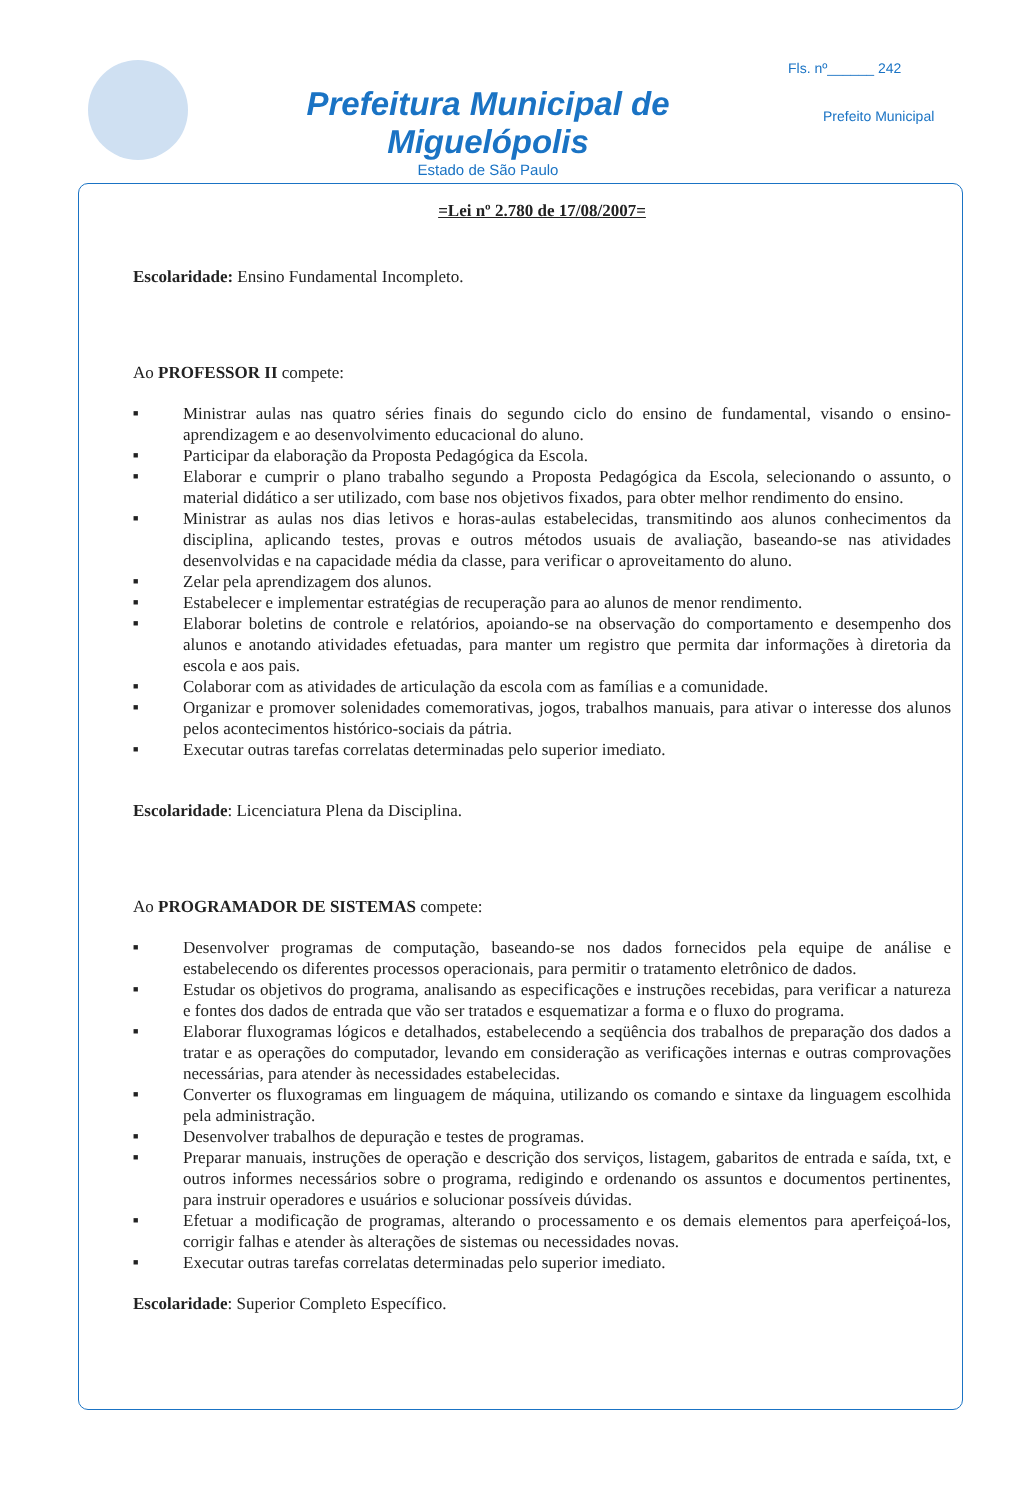Prefeitura Municipal de Miguelópolis
Estado de São Paulo
Fls. nº______ 242
Prefeito Municipal
=Lei nº 2.780 de 17/08/2007=
Escolaridade: Ensino Fundamental Incompleto.
Ao PROFESSOR II compete:
■ Ministrar aulas nas quatro séries finais do segundo ciclo do ensino de fundamental, visando o ensino-aprendizagem e ao desenvolvimento educacional do aluno.
■ Participar da elaboração da Proposta Pedagógica da Escola.
■ Elaborar e cumprir o plano trabalho segundo a Proposta Pedagógica da Escola, selecionando o assunto, o material didático a ser utilizado, com base nos objetivos fixados, para obter melhor rendimento do ensino.
■ Ministrar as aulas nos dias letivos e horas-aulas estabelecidas, transmitindo aos alunos conhecimentos da disciplina, aplicando testes, provas e outros métodos usuais de avaliação, baseando-se nas atividades desenvolvidas e na capacidade média da classe, para verificar o aproveitamento do aluno.
■ Zelar pela aprendizagem dos alunos.
■ Estabelecer e implementar estratégias de recuperação para ao alunos de menor rendimento.
■ Elaborar boletins de controle e relatórios, apoiando-se na observação do comportamento e desempenho dos alunos e anotando atividades efetuadas, para manter um registro que permita dar informações à diretoria da escola e aos pais.
■ Colaborar com as atividades de articulação da escola com as famílias e a comunidade.
■ Organizar e promover solenidades comemorativas, jogos, trabalhos manuais, para ativar o interesse dos alunos pelos acontecimentos histórico-sociais da pátria.
■ Executar outras tarefas correlatas determinadas pelo superior imediato.
Escolaridade: Licenciatura Plena da Disciplina.
Ao PROGRAMADOR DE SISTEMAS compete:
■ Desenvolver programas de computação, baseando-se nos dados fornecidos pela equipe de análise e estabelecendo os diferentes processos operacionais, para permitir o tratamento eletrônico de dados.
■ Estudar os objetivos do programa, analisando as especificações e instruções recebidas, para verificar a natureza e fontes dos dados de entrada que vão ser tratados e esquematizar a forma e o fluxo do programa.
■ Elaborar fluxogramas lógicos e detalhados, estabelecendo a seqüência dos trabalhos de preparação dos dados a tratar e as operações do computador, levando em consideração as verificações internas e outras comprovações necessárias, para atender às necessidades estabelecidas.
■ Converter os fluxogramas em linguagem de máquina, utilizando os comando e sintaxe da linguagem escolhida pela administração.
■ Desenvolver trabalhos de depuração e testes de programas.
■ Preparar manuais, instruções de operação e descrição dos serviços, listagem, gabaritos de entrada e saída, txt, e outros informes necessários sobre o programa, redigindo e ordenando os assuntos e documentos pertinentes, para instruir operadores e usuários e solucionar possíveis dúvidas.
■ Efetuar a modificação de programas, alterando o processamento e os demais elementos para aperfeiçoá-los, corrigir falhas e atender às alterações de sistemas ou necessidades novas.
■ Executar outras tarefas correlatas determinadas pelo superior imediato.
Escolaridade: Superior Completo Específico.